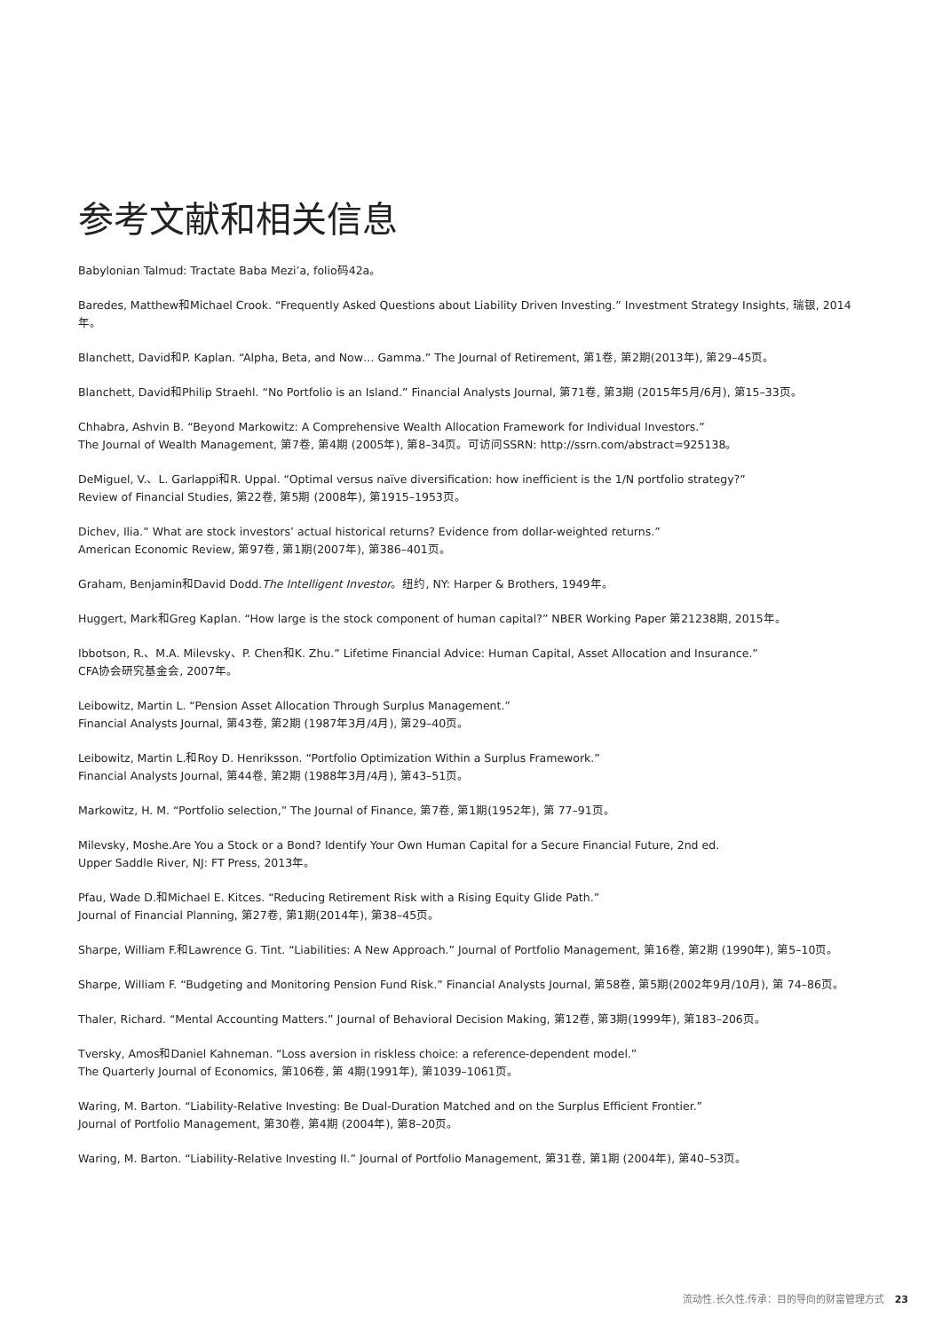参考文献和相关信息
Babylonian Talmud: Tractate Baba Mezi’a, folio码42a。
Baredes, Matthew和Michael Crook. “Frequently Asked Questions about Liability Driven Investing.” Investment Strategy Insights, 瑞银, 2014年。
Blanchett, David和P. Kaplan. “Alpha, Beta, and Now… Gamma.” The Journal of Retirement, 第1卷, 第2期(2013年), 第29–45页。
Blanchett, David和Philip Straehl. “No Portfolio is an Island.” Financial Analysts Journal, 第71卷, 第3期 (2015年5月/6月), 第15–33页。
Chhabra, Ashvin B. “Beyond Markowitz: A Comprehensive Wealth Allocation Framework for Individual Investors.”
The Journal of Wealth Management, 第7卷, 第4期 (2005年), 第8–34页。可访问SSRN: http://ssrn.com/abstract=925138。
DeMiguel, V.、L. Garlappi和R. Uppal. “Optimal versus naïve diversification: how inefficient is the 1/N portfolio strategy?”
Review of Financial Studies, 第22卷, 第5期 (2008年), 第1915–1953页。
Dichev, Ilia.” What are stock investors’ actual historical returns? Evidence from dollar-weighted returns.”
American Economic Review, 第97卷, 第1期(2007年), 第386–401页。
Graham, Benjamin和David Dodd.The Intelligent Investor。纽约, NY: Harper & Brothers, 1949年。
Huggert, Mark和Greg Kaplan. “How large is the stock component of human capital?” NBER Working Paper 第21238期, 2015年。
Ibbotson, R.、M.A. Milevsky、P. Chen和K. Zhu.” Lifetime Financial Advice: Human Capital, Asset Allocation and Insurance.”
CFA协会研究基金会, 2007年。
Leibowitz, Martin L. “Pension Asset Allocation Through Surplus Management.”
Financial Analysts Journal, 第43卷, 第2期 (1987年3月/4月), 第29–40页。
Leibowitz, Martin L.和Roy D. Henriksson. “Portfolio Optimization Within a Surplus Framework.”
Financial Analysts Journal, 第44卷, 第2期 (1988年3月/4月), 第43–51页。
Markowitz, H. M. “Portfolio selection,” The Journal of Finance, 第7卷, 第1期(1952年), 第 77–91页。
Milevsky, Moshe.Are You a Stock or a Bond? Identify Your Own Human Capital for a Secure Financial Future, 2nd ed.
Upper Saddle River, NJ: FT Press, 2013年。
Pfau, Wade D.和Michael E. Kitces. “Reducing Retirement Risk with a Rising Equity Glide Path.”
Journal of Financial Planning, 第27卷, 第1期(2014年), 第38–45页。
Sharpe, William F.和Lawrence G. Tint. “Liabilities: A New Approach.” Journal of Portfolio Management, 第16卷, 第2期 (1990年), 第5–10页。
Sharpe, William F. “Budgeting and Monitoring Pension Fund Risk.” Financial Analysts Journal, 第58卷, 第5期(2002年9月/10月), 第 74–86页。
Thaler, Richard. “Mental Accounting Matters.” Journal of Behavioral Decision Making, 第12卷, 第3期(1999年), 第183–206页。
Tversky, Amos和Daniel Kahneman. “Loss aversion in riskless choice: a reference-dependent model.”
The Quarterly Journal of Economics, 第106卷, 第 4期(1991年), 第1039–1061页。
Waring, M. Barton. “Liability-Relative Investing: Be Dual-Duration Matched and on the Surplus Efficient Frontier.”
Journal of Portfolio Management, 第30卷, 第4期 (2004年), 第8–20页。
Waring, M. Barton. “Liability-Relative Investing II.” Journal of Portfolio Management, 第31卷, 第1期 (2004年), 第40–53页。
流动性.长久性.传承：目的导向的财富管理方式 23